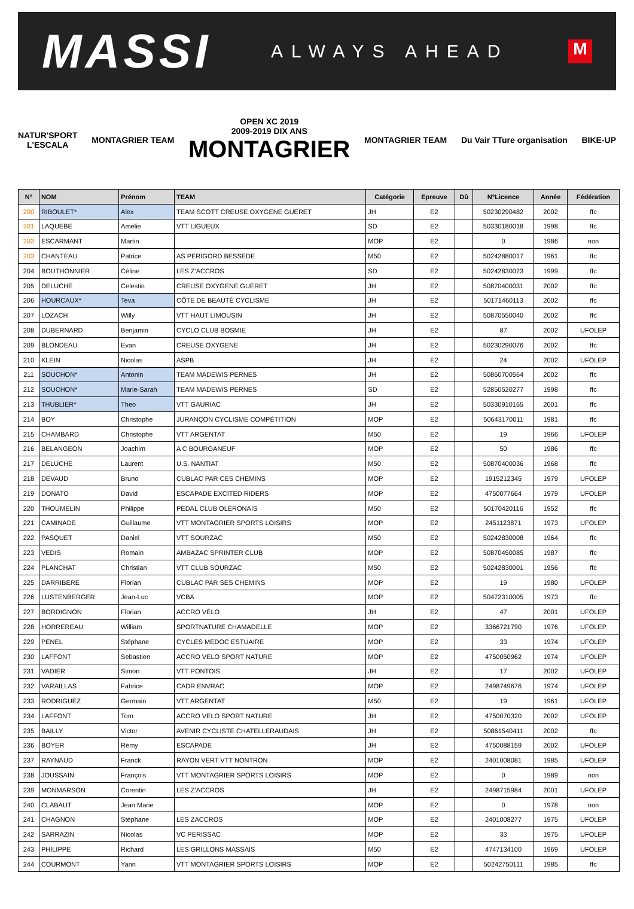MASSI
ALWAYS AHEAD
M
NATUR'SPORT
L'ESCALA
MONTAGRIER TEAM
OPEN XC 2019
2009-2019 DIX ANS
MONTAGRIER
MONTAGRIER TEAM Du Vair TTure organisation BIKE-UP
| N° | NOM | Prénom | TEAM | Catégorie | Epreuve | Dû | N°Licence | Année | Fédération |
| --- | --- | --- | --- | --- | --- | --- | --- | --- | --- |
| 200 | RIBOULET* | Alex | TEAM SCOTT CREUSE OXYGENE GUERET | JH | E2 | | 50230290482 | 2002 | ffc |
| 201 | LAQUEBE | Amelie | VTT LIGUEUX | SD | E2 | | 50330180018 | 1998 | ffc |
| 202 | ESCARMANT | Martin | | MOP | E2 | | 0 | 1986 | non |
| 203 | CHANTEAU | Patrice | AS PERIGORD BESSEDE | M50 | E2 | | 50242880017 | 1961 | ffc |
| 204 | BOUTHONNIER | Céline | LES Z'ACCROS | SD | E2 | | 50242830023 | 1999 | ffc |
| 205 | DELUCHE | Celestin | CREUSE OXYGENE GUERET | JH | E2 | | 50870400031 | 2002 | ffc |
| 206 | HOURCAUX* | Teva | CÔTE DE BEAUTÉ CYCLISME | JH | E2 | | 50171460113 | 2002 | ffc |
| 207 | LOZACH | Willy | VTT HAUT LIMOUSIN | JH | E2 | | 50870550040 | 2002 | ffc |
| 208 | DUBERNARD | Benjamin | CYCLO CLUB BOSMIE | JH | E2 | | 87 | 2002 | UFOLEP |
| 209 | BLONDEAU | Evan | CREUSE OXYGENE | JH | E2 | | 50230290076 | 2002 | ffc |
| 210 | KLEIN | Nicolas | ASPB | JH | E2 | | 24 | 2002 | UFOLEP |
| 211 | SOUCHON* | Antonin | TEAM MADEWIS PERNES | JH | E2 | | 50860700564 | 2002 | ffc |
| 212 | SOUCHON* | Marie-Sarah | TEAM MADEWIS PERNES | SD | E2 | | 52850520277 | 1998 | ffc |
| 213 | THUBLIER* | Theo | VTT GAURIAC | JH | E2 | | 50330910165 | 2001 | ffc |
| 214 | BOY | Christophe | JURANÇON CYCLISME COMPÉTITION | MOP | E2 | | 50643170011 | 1981 | ffc |
| 215 | CHAMBARD | Christophe | VTT ARGENTAT | M50 | E2 | | 19 | 1966 | UFOLEP |
| 216 | BELANGEON | Joachim | A C BOURGANEUF | MOP | E2 | | 50 | 1986 | ffc |
| 217 | DELUCHE | Laurent | U.S. NANTIAT | M50 | E2 | | 50870400036 | 1968 | ffc |
| 218 | DEVAUD | Bruno | CUBLAC PAR CES CHEMINS | MOP | E2 | | 1915212345 | 1979 | UFOLEP |
| 219 | DONATO | David | ESCAPADE EXCITED RIDERS | MOP | E2 | | 4750077664 | 1979 | UFOLEP |
| 220 | THOUMELIN | Philippe | PEDAL CLUB OLÉRONAIS | M50 | E2 | | 50170420116 | 1952 | ffc |
| 221 | CAMINADE | Guillaume | VTT MONTAGRIER SPORTS LOISIRS | MOP | E2 | | 2451123871 | 1973 | UFOLEP |
| 222 | PASQUET | Daniel | VTT SOURZAC | M50 | E2 | | 50242830008 | 1964 | ffc |
| 223 | VEDIS | Romain | AMBAZAC SPRINTER CLUB | MOP | E2 | | 50870450085 | 1987 | ffc |
| 224 | PLANCHAT | Christian | VTT CLUB SOURZAC | M50 | E2 | | 50242830001 | 1956 | ffc |
| 225 | DARRIBERE | Florian | CUBLAC PAR SES CHEMINS | MOP | E2 | | 19 | 1980 | UFOLEP |
| 226 | LUSTENBERGER | Jean-Luc | VCBA | MOP | E2 | | 50472310005 | 1973 | ffc |
| 227 | BORDIGNON | Florian | ACCRO VÉLO | JH | E2 | | 47 | 2001 | UFOLEP |
| 228 | HORREREAU | William | SPORTNATURE CHAMADELLE | MOP | E2 | | 3366721790 | 1976 | UFOLEP |
| 229 | PENEL | Stéphane | CYCLES MEDOC ESTUAIRE | MOP | E2 | | 33 | 1974 | UFOLEP |
| 230 | LAFFONT | Sebastien | ACCRO VELO SPORT NATURE | MOP | E2 | | 4750050962 | 1974 | UFOLEP |
| 231 | VADIER | Simon | VTT PONTOIS | JH | E2 | | 17 | 2002 | UFOLEP |
| 232 | VARAILLAS | Fabrice | CADR ENVRAC | MOP | E2 | | 2498749676 | 1974 | UFOLEP |
| 233 | RODRIGUEZ | Germain | VTT ARGENTAT | M50 | E2 | | 19 | 1961 | UFOLEP |
| 234 | LAFFONT | Tom | ACCRO VELO SPORT NATURE | JH | E2 | | 4750070320 | 2002 | UFOLEP |
| 235 | BAILLY | Victor | AVENIR CYCLISTE CHATELLERAUDAIS | JH | E2 | | 50861540411 | 2002 | ffc |
| 236 | BOYER | Rémy | ESCAPADE | JH | E2 | | 4750088159 | 2002 | UFOLEP |
| 237 | RAYNAUD | Franck | RAYON VERT VTT NONTRON | MOP | E2 | | 2401008081 | 1985 | UFOLEP |
| 238 | JOUSSAIN | François | VTT MONTAGRIER SPORTS LOISIRS | MOP | E2 | | 0 | 1989 | non |
| 239 | MONMARSON | Corentin | LES Z'ACCROS | JH | E2 | | 2498715984 | 2001 | UFOLEP |
| 240 | CLABAUT | Jean Marie | | MOP | E2 | | 0 | 1978 | non |
| 241 | CHAGNON | Stéphane | LES ZACCROS | MOP | E2 | | 2401008277 | 1975 | UFOLEP |
| 242 | SARRAZIN | Nicolas | VC PERISSAC | MOP | E2 | | 33 | 1975 | UFOLEP |
| 243 | PHILIPPE | Richard | LES GRILLONS MASSAIS | M50 | E2 | | 4747134100 | 1969 | UFOLEP |
| 244 | COURMONT | Yann | VTT MONTAGRIER SPORTS LOISIRS | MOP | E2 | | 50242750111 | 1985 | ffc |